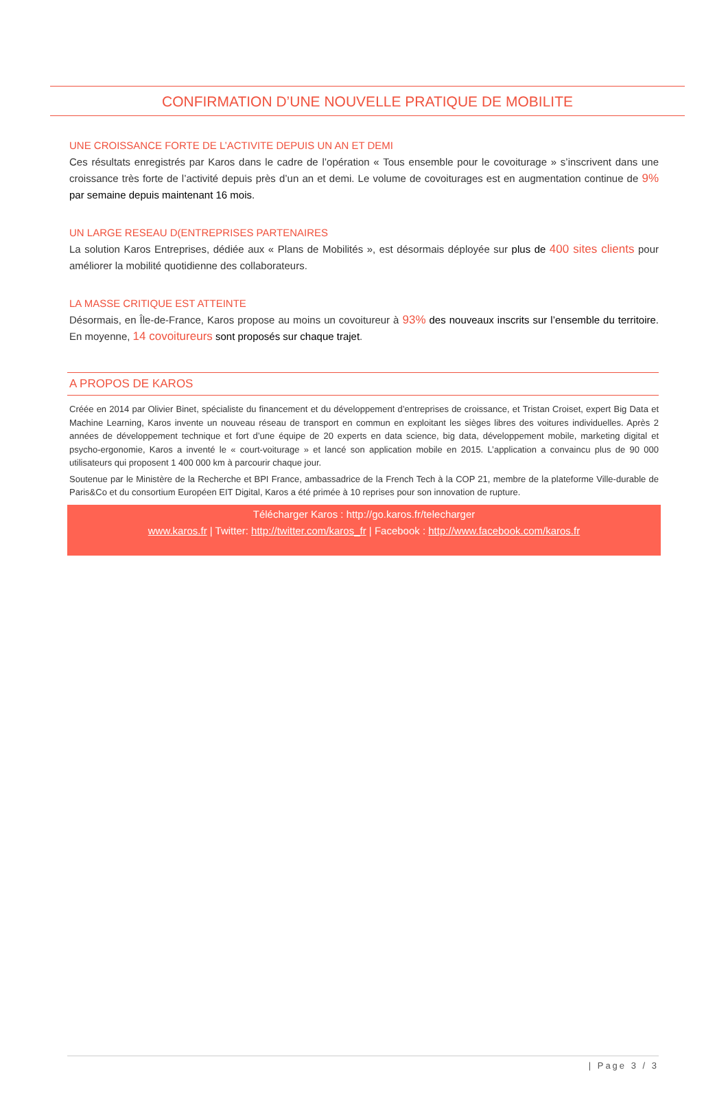CONFIRMATION D’UNE NOUVELLE PRATIQUE DE MOBILITE
UNE CROISSANCE FORTE DE L’ACTIVITE DEPUIS UN AN ET DEMI
Ces résultats enregistrés par Karos dans le cadre de l’opération « Tous ensemble pour le covoiturage » s’inscrivent dans une croissance très forte de l’activité depuis près d’un an et demi. Le volume de covoiturages est en augmentation continue de 9% par semaine depuis maintenant 16 mois.
UN LARGE RESEAU D(ENTREPRISES PARTENAIRES
La solution Karos Entreprises, dédiée aux « Plans de Mobilités », est désormais déployée sur plus de 400 sites clients pour améliorer la mobilité quotidienne des collaborateurs.
LA MASSE CRITIQUE EST ATTEINTE
Désormais, en Île-de-France, Karos propose au moins un covoitureur à 93% des nouveaux inscrits sur l’ensemble du territoire. En moyenne, 14 covoitureurs sont proposés sur chaque trajet.
A PROPOS DE KAROS
Créée en 2014 par Olivier Binet, spécialiste du financement et du développement d’entreprises de croissance, et Tristan Croiset, expert Big Data et Machine Learning, Karos invente un nouveau réseau de transport en commun en exploitant les sièges libres des voitures individuelles. Après 2 années de développement technique et fort d’une équipe de 20 experts en data science, big data, développement mobile, marketing digital et psycho-ergonomie, Karos a inventé le « court-voiturage » et lancé son application mobile en 2015. L’application a convaincu plus de 90 000 utilisateurs qui proposent 1 400 000 km à parcourir chaque jour.
Soutenue par le Ministère de la Recherche et BPI France, ambassadrice de la French Tech à la COP 21, membre de la plateforme Ville-durable de Paris&Co et du consortium Européen EIT Digital, Karos a été primée à 10 reprises pour son innovation de rupture.
Télécharger Karos : http://go.karos.fr/telecharger
www.karos.fr | Twitter: http://twitter.com/karos_fr | Facebook : http://www.facebook.com/karos.fr
| Page 3 / 3